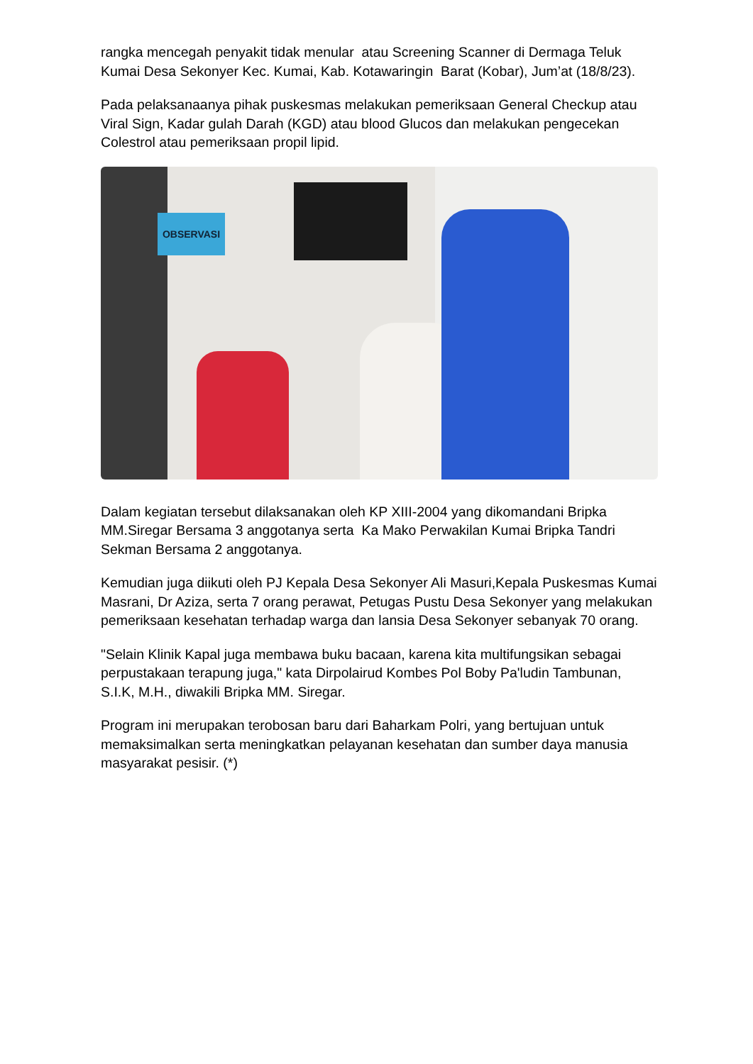rangka mencegah penyakit tidak menular atau Screening Scanner di Dermaga Teluk Kumai Desa Sekonyer Kec. Kumai, Kab. Kotawaringin Barat (Kobar), Jum’at (18/8/23).
Pada pelaksanaanya pihak puskesmas melakukan pemeriksaan General Checkup atau Viral Sign, Kadar gulah Darah (KGD) atau blood Glucos dan melakukan pengecekan Colestrol atau pemeriksaan propil lipid.
OBSERVASI
Dalam kegiatan tersebut dilaksanakan oleh KP XIII-2004 yang dikomandani Bripka MM.Siregar Bersama 3 anggotanya serta Ka Mako Perwakilan Kumai Bripka Tandri Sekman Bersama 2 anggotanya.
Kemudian juga diikuti oleh PJ Kepala Desa Sekonyer Ali Masuri,Kepala Puskesmas Kumai Masrani, Dr Aziza, serta 7 orang perawat, Petugas Pustu Desa Sekonyer yang melakukan pemeriksaan kesehatan terhadap warga dan lansia Desa Sekonyer sebanyak 70 orang.
"Selain Klinik Kapal juga membawa buku bacaan, karena kita multifungsikan sebagai perpustakaan terapung juga," kata Dirpolairud Kombes Pol Boby Pa'ludin Tambunan, S.I.K, M.H., diwakili Bripka MM. Siregar.
Program ini merupakan terobosan baru dari Baharkam Polri, yang bertujuan untuk memaksimalkan serta meningkatkan pelayanan kesehatan dan sumber daya manusia masyarakat pesisir. (*)